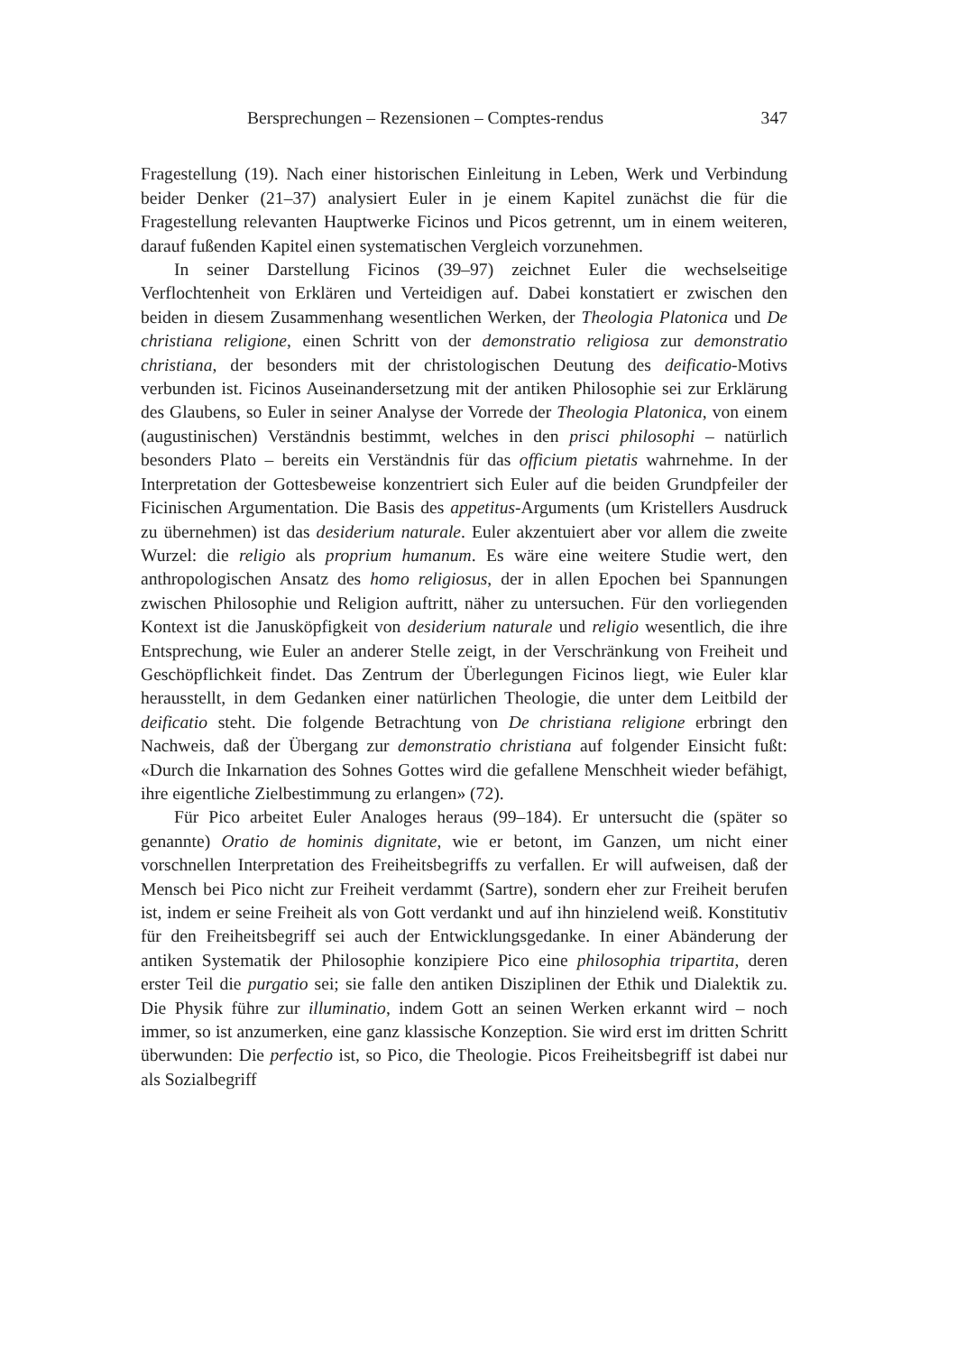Bersprechungen – Rezensionen – Comptes-rendus 347
Fragestellung (19). Nach einer historischen Einleitung in Leben, Werk und Verbindung beider Denker (21–37) analysiert Euler in je einem Kapitel zunächst die für die Fragestellung relevanten Hauptwerke Ficinos und Picos getrennt, um in einem weiteren, darauf fußenden Kapitel einen systematischen Vergleich vorzunehmen.
In seiner Darstellung Ficinos (39–97) zeichnet Euler die wechselseitige Verflochtenheit von Erklären und Verteidigen auf. Dabei konstatiert er zwischen den beiden in diesem Zusammenhang wesentlichen Werken, der Theologia Platonica und De christiana religione, einen Schritt von der demonstratio religiosa zur demonstratio christiana, der besonders mit der christologischen Deutung des deificatio-Motivs verbunden ist. Ficinos Auseinandersetzung mit der antiken Philosophie sei zur Erklärung des Glaubens, so Euler in seiner Analyse der Vorrede der Theologia Platonica, von einem (augustinischen) Verständnis bestimmt, welches in den prisci philosophi – natürlich besonders Plato – bereits ein Verständnis für das officium pietatis wahrnehme. In der Interpretation der Gottesbeweise konzentriert sich Euler auf die beiden Grundpfeiler der Ficinischen Argumentation. Die Basis des appetitus-Arguments (um Kristellers Ausdruck zu übernehmen) ist das desiderium naturale. Euler akzentuiert aber vor allem die zweite Wurzel: die religio als proprium humanum. Es wäre eine weitere Studie wert, den anthropologischen Ansatz des homo religiosus, der in allen Epochen bei Spannungen zwischen Philosophie und Religion auftritt, näher zu untersuchen. Für den vorliegenden Kontext ist die Janusköpfigkeit von desiderium naturale und religio wesentlich, die ihre Entsprechung, wie Euler an anderer Stelle zeigt, in der Verschränkung von Freiheit und Geschöpflichkeit findet. Das Zentrum der Überlegungen Ficinos liegt, wie Euler klar herausstellt, in dem Gedanken einer natürlichen Theologie, die unter dem Leitbild der deificatio steht. Die folgende Betrachtung von De christiana religione erbringt den Nachweis, daß der Übergang zur demonstratio christiana auf folgender Einsicht fußt: «Durch die Inkarnation des Sohnes Gottes wird die gefallene Menschheit wieder befähigt, ihre eigentliche Zielbestimmung zu erlangen» (72).
Für Pico arbeitet Euler Analoges heraus (99–184). Er untersucht die (später so genannte) Oratio de hominis dignitate, wie er betont, im Ganzen, um nicht einer vorschnellen Interpretation des Freiheitsbegriffs zu verfallen. Er will aufweisen, daß der Mensch bei Pico nicht zur Freiheit verdammt (Sartre), sondern eher zur Freiheit berufen ist, indem er seine Freiheit als von Gott verdankt und auf ihn hinzielend weiß. Konstitutiv für den Freiheitsbegriff sei auch der Entwicklungsgedanke. In einer Abänderung der antiken Systematik der Philosophie konzipiere Pico eine philosophia tripartita, deren erster Teil die purgatio sei; sie falle den antiken Disziplinen der Ethik und Dialektik zu. Die Physik führe zur illuminatio, indem Gott an seinen Werken erkannt wird – noch immer, so ist anzumerken, eine ganz klassische Konzeption. Sie wird erst im dritten Schritt überwunden: Die perfectio ist, so Pico, die Theologie. Picos Freiheitsbegriff ist dabei nur als Sozialbegriff